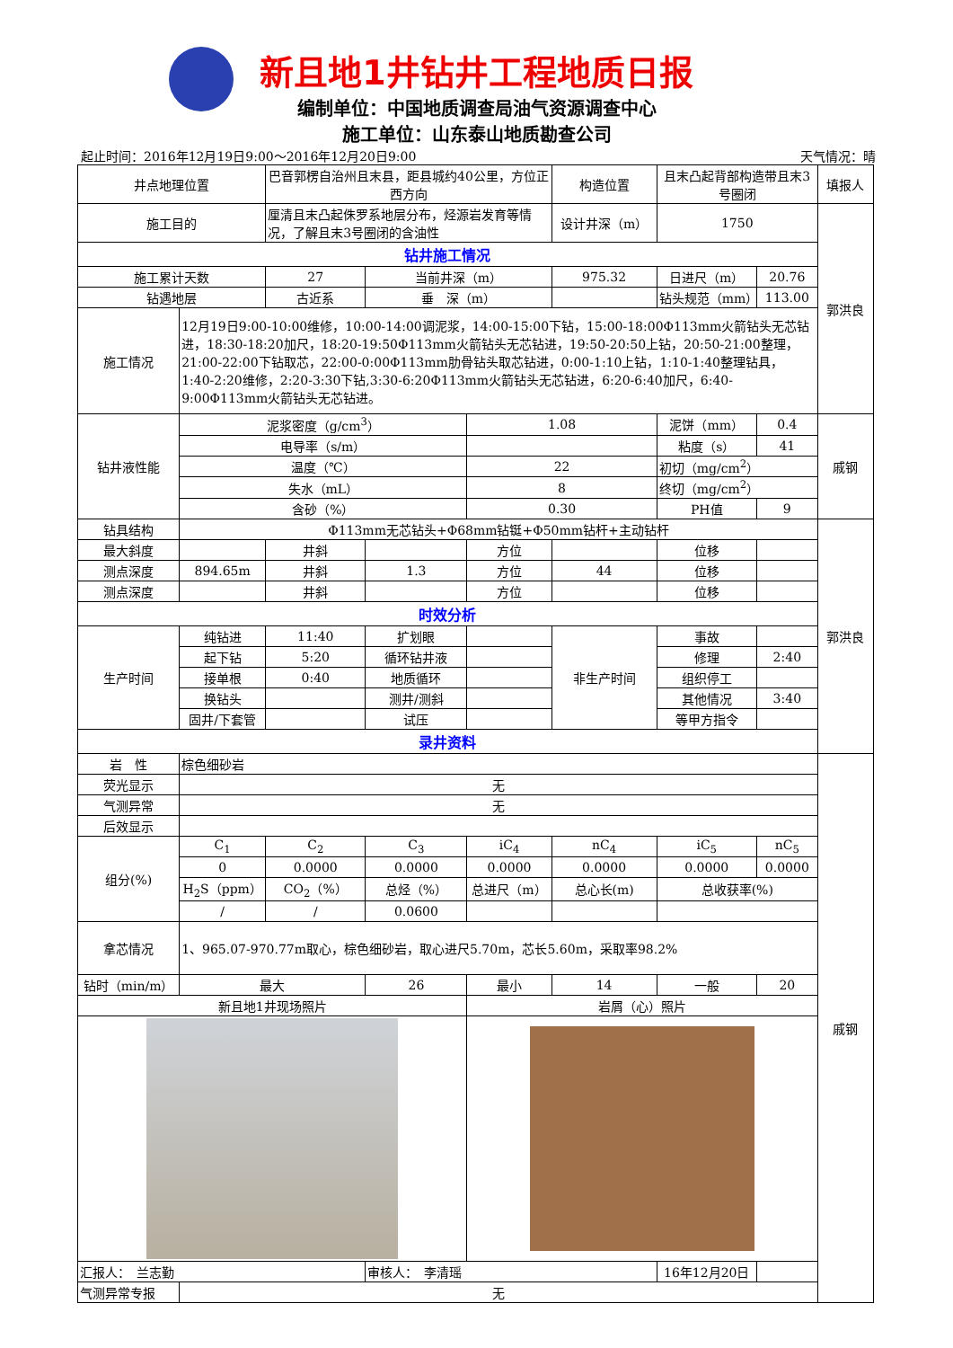新且地1井钻井工程地质日报
编制单位：中国地质调查局油气资源调查中心
施工单位：山东泰山地质勘查公司
起止时间：2016年12月19日9:00～2016年12月20日9:00 天气情况：晴
| 井点地理位置 | | 巴音郭楞自治州且末县，距县城约40公里，方位正西方向 | | | 构造位置 | 且末凸起背部构造带且末3号圈闭 | | 填报人 |
| 施工目的 | | 厘清且末凸起侏罗系地层分布，烃源岩发育等情况，了解且末3号圈闭的含油性 | | | 设计井深（m） | 1750 | | 郭洪良 |
| 钻井施工情况 | | | | | | | | |
| 施工累计天数 | | 27 | 当前井深（m） | | 975.32 | 日进尺（m） | 20.76 | |
| 钻遇地层 | | 古近系 | 垂 深（m） | | | 钻头规范（mm） | 113.00 | |
| 施工情况 | 12月19日9:00-10:00维修，10:00-14:00调泥浆，14:00-15:00下钻，15:00-18:00Φ113mm火箭钻头无芯钻进，18:30-18:20加尺，18:20-19:50Φ113mm火箭钻头无芯钻进，19:50-20:50上钻，20:50-21:00整理，21:00-22:00下钻取芯，22:00-0:00Φ113mm肋骨钻头取芯钻进，0:00-1:10上钻，1:10-1:40整理钻具，1:40-2:20维修，2:20-3:30下钻,3:30-6:20Φ113mm火箭钻头无芯钻进，6:20-6:40加尺，6:40-9:00Φ113mm火箭钻头无芯钻进。 | | | | | | | |
| 钻井液性能 | 泥浆密度（g/cm<sup>3</sup>） | | | 1.08 | | 泥饼（mm） | 0.4 | 戚钢 |
| | 电导率（s/m） | | | | | 粘度（s） | 41 | |
| | 温度（℃） | | | 22 | | 初切（mg/cm<sup>2</sup>） | | |
| | 失水（mL） | | | 8 | | 终切（mg/cm<sup>2</sup>） | | |
| | 含砂（%） | | | 0.30 | | PH值 | 9 | |
| 钻具结构 | Φ113mm无芯钻头+Φ68mm钻铤+Φ50mm钻杆+主动钻杆 | | | | | | | 郭洪良 |
| 最大斜度 | | 井斜 | | 方位 | | 位移 | | |
| 测点深度 | 894.65m | 井斜 | 1.3 | 方位 | 44 | 位移 | | |
| 测点深度 | | 井斜 | | 方位 | | 位移 | | |
| 时效分析 | | | | | | | | |
| 生产时间 | 纯钻进 | 11:40 | 扩划眼 | | 非生产时间 | 事故 | | |
| | 起下钻 | 5:20 | 循环钻井液 | | | 修理 | 2:40 | |
| | 接单根 | 0:40 | 地质循环 | | | 组织停工 | | |
| | 换钻头 | | 测井/测斜 | | | 其他情况 | 3:40 | |
| | 固井/下套管 | | 试压 | | | 等甲方指令 | | |
| 录井资料 | | | | | | | | |
| 岩 性 | 棕色细砂岩 | | | | | | | 戚钢 |
| 荧光显示 | 无 | | | | | | | |
| 气测异常 | 无 | | | | | | | |
| 后效显示 | | | | | | | | |
| 组分(%) | C<sub>1</sub> | C<sub>2</sub> | C<sub>3</sub> | iC<sub>4</sub> | nC<sub>4</sub> | iC<sub>5</sub> | nC<sub>5</sub> | |
| | 0 | 0.0000 | 0.0000 | 0.0000 | 0.0000 | 0.0000 | 0.0000 | |
| | H<sub>2</sub>S（ppm） | CO<sub>2</sub>（%） | 总烃（%） | 总进尺（m） | 总心长(m) | 总收获率(%) | | |
| | / | / | 0.0600 | | | | | |
| 拿芯情况 | 1、965.07-970.77m取心，棕色细砂岩，取心进尺5.70m，芯长5.60m，采取率98.2% | | | | | | | |
| 钻时（min/m） | 最大 | | 26 | 最小 | 14 | 一般 | 20 | |
| 新且地1井现场照片 | | | | 岩屑（心）照片 | | | | |
| 汇报人： 兰志勤 | | | 审核人： 李清瑶 | | | 16年12月20日 | | |
| 气测异常专报 | 无 | | | | | | | |